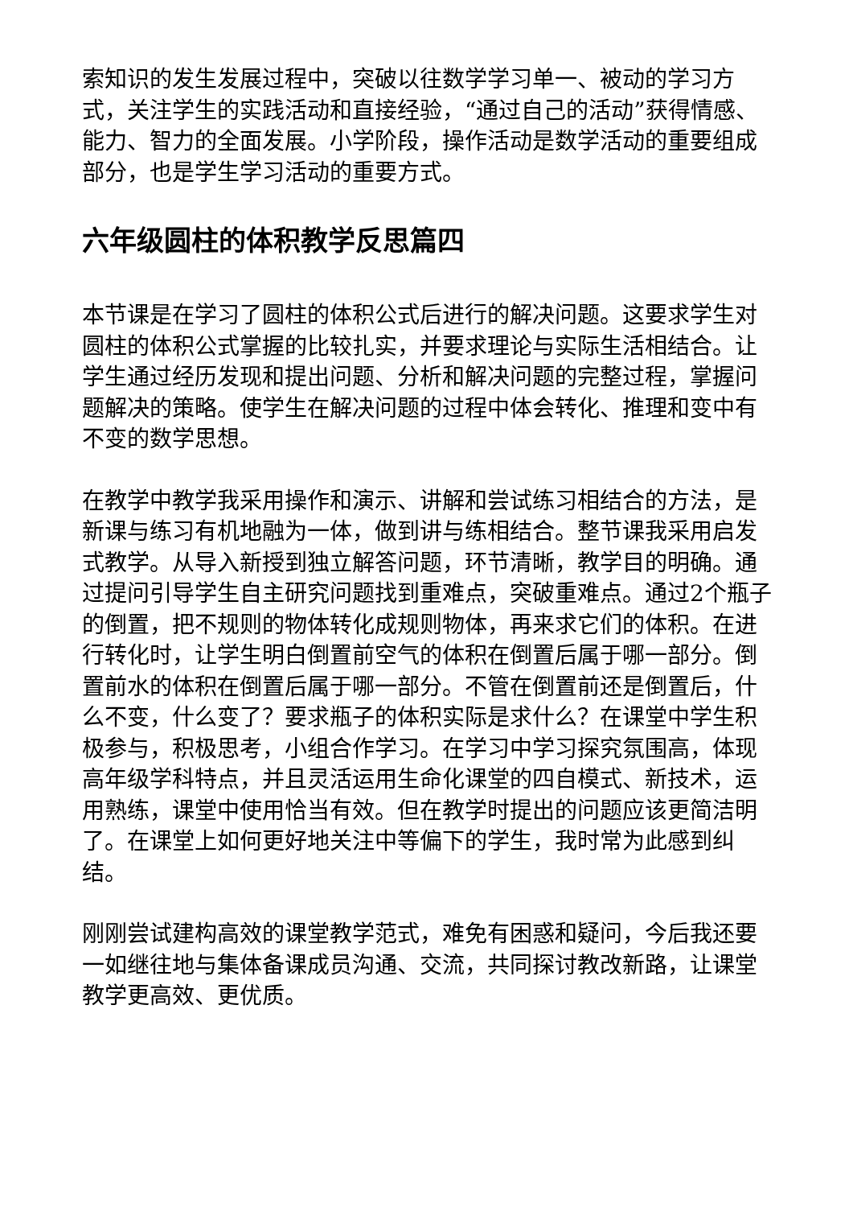索知识的发生发展过程中，突破以往数学学习单一、被动的学习方式，关注学生的实践活动和直接经验，“通过自己的活动”获得情感、能力、智力的全面发展。小学阶段，操作活动是数学活动的重要组成部分，也是学生学习活动的重要方式。
六年级圆柱的体积教学反思篇四
本节课是在学习了圆柱的体积公式后进行的解决问题。这要求学生对圆柱的体积公式掌握的比较扎实，并要求理论与实际生活相结合。让学生通过经历发现和提出问题、分析和解决问题的完整过程，掌握问题解决的策略。使学生在解决问题的过程中体会转化、推理和变中有不变的数学思想。
在教学中教学我采用操作和演示、讲解和尝试练习相结合的方法，是新课与练习有机地融为一体，做到讲与练相结合。整节课我采用启发式教学。从导入新授到独立解答问题，环节清晰，教学目的明确。通过提问引导学生自主研究问题找到重难点，突破重难点。通过2个瓶子的倒置，把不规则的物体转化成规则物体，再来求它们的体积。在进行转化时，让学生明白倒置前空气的体积在倒置后属于哪一部分。倒置前水的体积在倒置后属于哪一部分。不管在倒置前还是倒置后，什么不变，什么变了？要求瓶子的体积实际是求什么？在课堂中学生积极参与，积极思考，小组合作学习。在学习中学习探究氛围高，体现高年级学科特点，并且灵活运用生命化课堂的四自模式、新技术，运用熟练，课堂中使用恰当有效。但在教学时提出的问题应该更简洁明了。在课堂上如何更好地关注中等偏下的学生，我时常为此感到纠结。
刚刚尝试建构高效的课堂教学范式，难免有困惑和疑问，今后我还要一如继往地与集体备课成员沟通、交流，共同探讨教改新路，让课堂教学更高效、更优质。